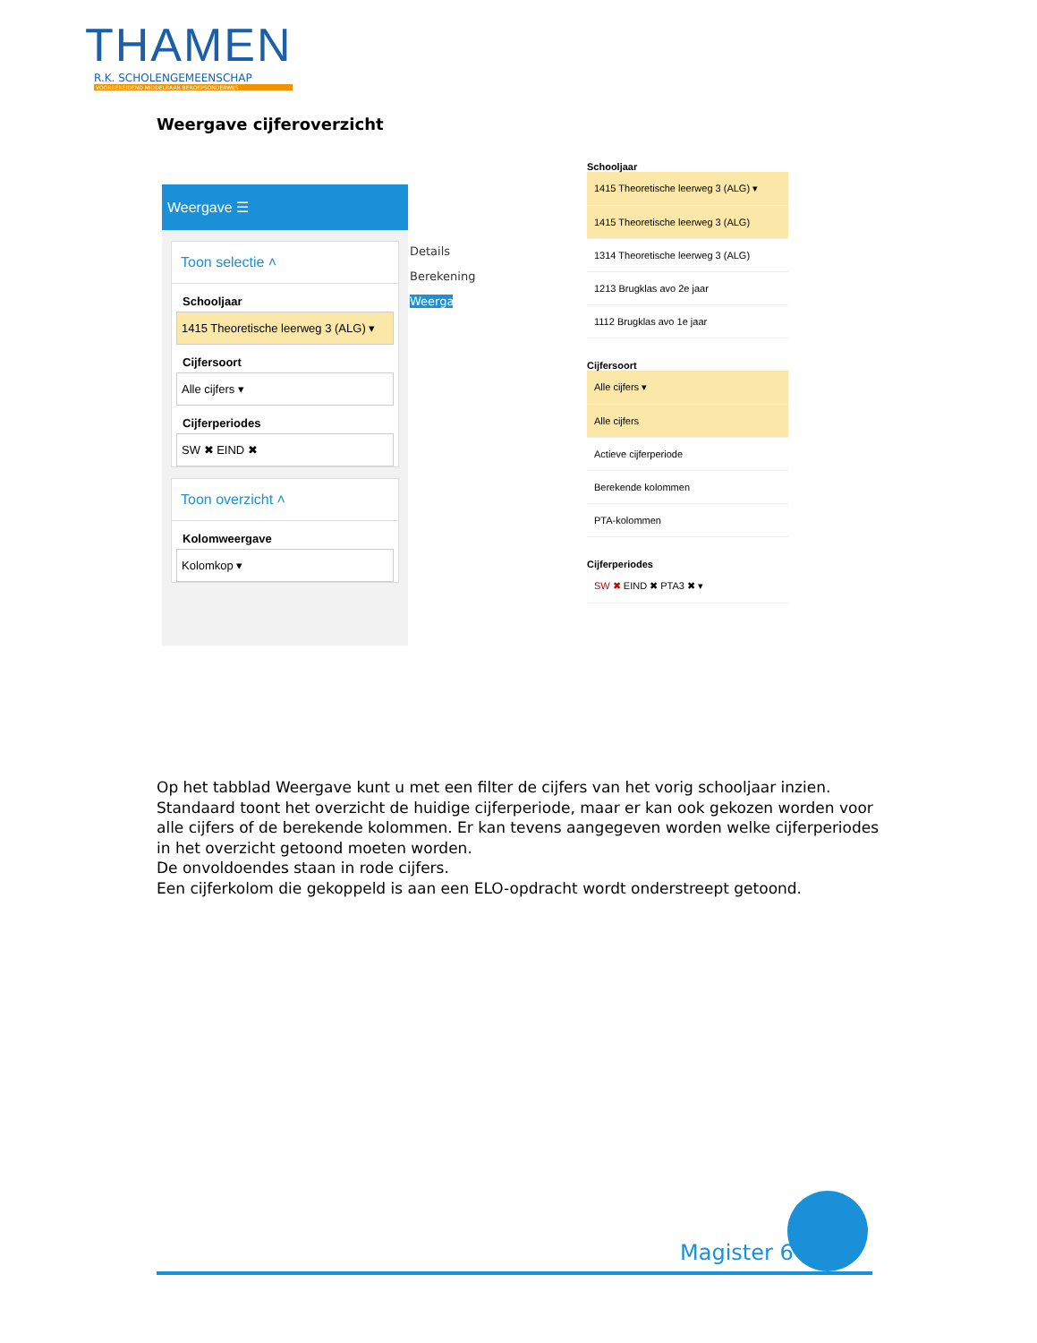THAMEN
R.K. SCHOLENGEMEENSCHAP
VOORBEREIDEND MIDDELBAAR BEROEPSONDERWIJS
Weergave cijferoverzicht
Weergave ☰
Toon selectie ˄
Schooljaar
1415 Theoretische leerweg 3 (ALG) ▾
Cijfersoort
Alle cijfers ▾
Cijferperiodes
SW ✖ EIND ✖
Toon overzicht ˄
Kolomweergave
Kolomkop ▾
Details
Berekening
Weergave
Schooljaar
1415 Theoretische leerweg 3 (ALG) ▾
1415 Theoretische leerweg 3 (ALG)
1314 Theoretische leerweg 3 (ALG)
1213 Brugklas avo 2e jaar
1112 Brugklas avo 1e jaar
Cijfersoort
Alle cijfers ▾
Alle cijfers
Actieve cijferperiode
Berekende kolommen
PTA-kolommen
Cijferperiodes
SW ✖ EIND ✖ PTA3 ✖ ▾
Op het tabblad Weergave kunt u met een filter de cijfers van het vorig schooljaar inzien. Standaard toont het overzicht de huidige cijferperiode, maar er kan ook gekozen worden voor alle cijfers of de berekende kolommen. Er kan tevens aangegeven worden welke cijferperiodes in het overzicht getoond moeten worden.
De onvoldoendes staan in rode cijfers.
Een cijferkolom die gekoppeld is aan een ELO-opdracht wordt onderstreept getoond.
Magister 6